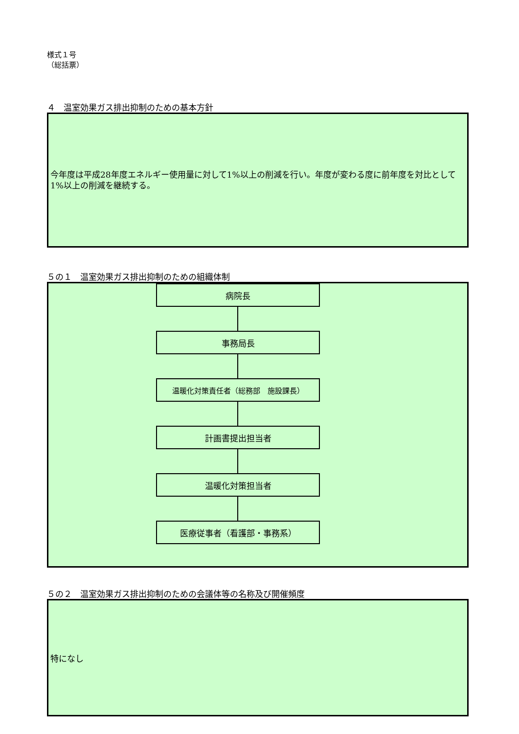様式１号
（総括票）
４　温室効果ガス排出抑制のための基本方針
今年度は平成28年度エネルギー使用量に対して1%以上の削減を行い。年度が変わる度に前年度を対比として1%以上の削減を継続する。
５の１　温室効果ガス排出抑制のための組織体制
病院長
事務局長
温暖化対策責任者（総務部　施設課長）
計画書提出担当者
温暖化対策担当者
医療従事者（看護部・事務系）
５の２　温室効果ガス排出抑制のための会議体等の名称及び開催頻度
特になし